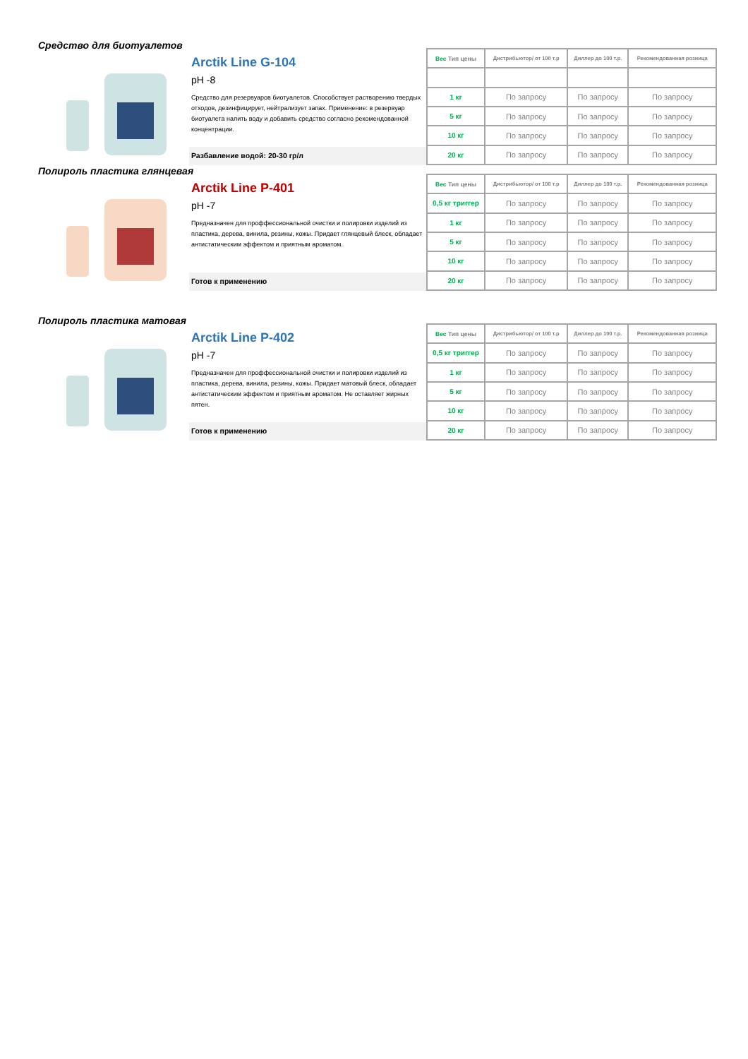Средство для биотуалетов
Arctik Line G-104
pH -8
Средство для резервуаров биотуалетов. Способствует растворению твердых отходов, дезинфицирует, нейтрализует запах. Применение: в резервуар биотуалета налить воду и добавить средство согласно рекомендованной концентрации.
Разбавление водой: 20-30 гр/л
| Вес Тип цены | Дистрибьютор/ от 100 т.р | Диллер до 100 т.р. | Рекомендованная розница |
| --- | --- | --- | --- |
| 1 кг | По запросу | По запросу | По запросу |
| 5 кг | По запросу | По запросу | По запросу |
| 10 кг | По запросу | По запросу | По запросу |
| 20 кг | По запросу | По запросу | По запросу |
Полироль пластика глянцевая
Arctik Line P-401
pH -7
Предназначен для проффессиональной очистки и полировки изделий из пластика, дерева, винила, резины, кожы. Придает глянцевый блеск, обладает антистатическим эффектом и приятным ароматом.
Готов к применению
| Вес Тип цены | Дистрибьютор/ от 100 т.р | Диллер до 100 т.р. | Рекомендованная розница |
| --- | --- | --- | --- |
| 0,5 кг триггер | По запросу | По запросу | По запросу |
| 1 кг | По запросу | По запросу | По запросу |
| 5 кг | По запросу | По запросу | По запросу |
| 10 кг | По запросу | По запросу | По запросу |
| 20 кг | По запросу | По запросу | По запросу |
Полироль пластика матовая
Arctik Line P-402
pH -7
Предназначен для проффессиональной очистки и полировки изделий из пластика, дерева, винила, резины, кожы. Придает матовый блеск, обладает антистатическим эффектом и приятным ароматом. Не оставляет жирных пятен.
Готов к применению
| Вес Тип цены | Дистрибьютор/ от 100 т.р | Диллер до 100 т.р. | Рекомендованная розница |
| --- | --- | --- | --- |
| 0,5 кг триггер | По запросу | По запросу | По запросу |
| 1 кг | По запросу | По запросу | По запросу |
| 5 кг | По запросу | По запросу | По запросу |
| 10 кг | По запросу | По запросу | По запросу |
| 20 кг | По запросу | По запросу | По запросу |